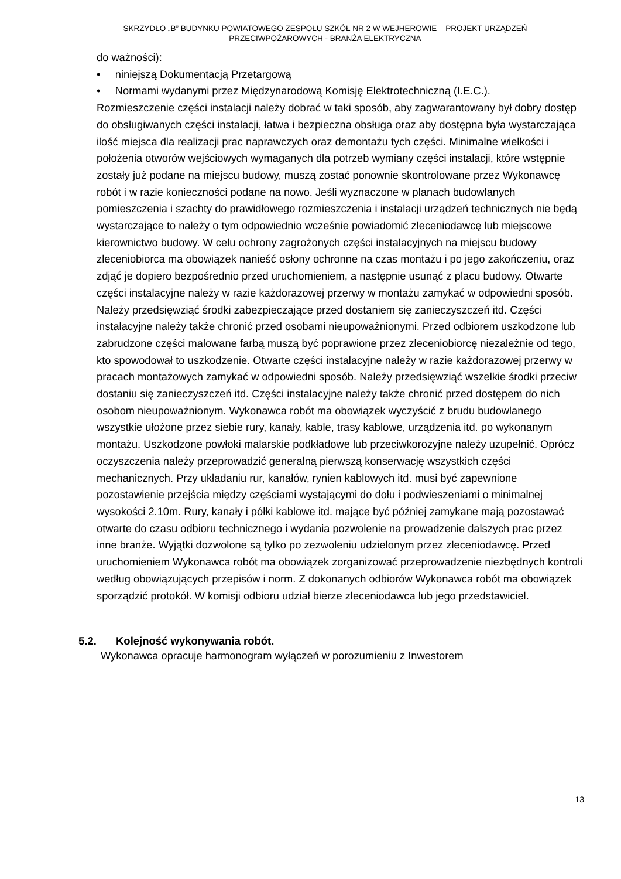SKRZYDŁO „B” BUDYNKU POWIATOWEGO ZESPOŁU SZKÓŁ NR 2 W WEJHEROWIE – PROJEKT URZĄDZEŃ
PRZECIWPOŻAROWYCH - BRANŻA ELEKTRYCZNA
do ważności):
• niniejszą Dokumentacją Przetargową
• Normami wydanymi przez Międzynarodową Komisję Elektrotechniczną (I.E.C.).
Rozmieszczenie części instalacji należy dobrać w taki sposób, aby zagwarantowany był dobry dostęp do obsługiwanych części instalacji, łatwa i bezpieczna obsługa oraz aby dostępna była wystarczająca ilość miejsca dla realizacji prac naprawczych oraz demontażu tych części. Minimalne wielkości i położenia otworów wejściowych wymaganych dla potrzeb wymiany części instalacji, które wstępnie zostały już podane na miejscu budowy, muszą zostać ponownie skontrolowane przez Wykonawcę robót i w razie konieczności podane na nowo. Jeśli wyznaczone w planach budowlanych pomieszczenia i szachty do prawidłowego rozmieszczenia i instalacji urządzeń technicznych nie będą wystarczające to należy o tym odpowiednio wcześnie powiadomić zleceniodawcę lub miejscowe kierownictwo budowy. W celu ochrony zagrożonych części instalacyjnych na miejscu budowy zleceniobiorca ma obowiązek nanieść osłony ochronne na czas montażu i po jego zakończeniu, oraz zdjąć je dopiero bezpośrednio przed uruchomieniem, a następnie usunąć z placu budowy. Otwarte części instalacyjne należy w razie każdorazowej przerwy w montażu zamykać w odpowiedni sposób. Należy przedsięwziąć środki zabezpieczające przed dostaniem się zanieczyszczeń itd. Części instalacyjne należy także chronić przed osobami nieupoważnionymi. Przed odbiorem uszkodzone lub zabrudzone części malowane farbą muszą być poprawione przez zleceniobiorcę niezależnie od tego, kto spowodował to uszkodzenie. Otwarte części instalacyjne należy w razie każdorazowej przerwy w pracach montażowych zamykać w odpowiedni sposób. Należy przedsięwziąć wszelkie środki przeciw dostaniu się zanieczyszczeń itd. Części instalacyjne należy także chronić przed dostępem do nich osobom nieupoważnionym. Wykonawca robót ma obowiązek wyczyścić z brudu budowlanego wszystkie ułożone przez siebie rury, kanały, kable, trasy kablowe, urządzenia itd. po wykonanym montażu. Uszkodzone powłoki malarskie podkładowe lub przeciwkorozyjne należy uzupełnić. Oprócz oczyszczenia należy przeprowadzić generalną pierwszą konserwację wszystkich części mechanicznych. Przy układaniu rur, kanałów, rynien kablowych itd. musi być zapewnione pozostawienie przejścia między częściami wystającymi do dołu i podwieszeniami o minimalnej wysokości 2.10m. Rury, kanały i półki kablowe itd. mające być później zamykane mają pozostawać otwarte do czasu odbioru technicznego i wydania pozwolenie na prowadzenie dalszych prac przez inne branże. Wyjątki dozwolone są tylko po zezwoleniu udzielonym przez zleceniodawcę. Przed uruchomieniem Wykonawca robót ma obowiązek zorganizować przeprowadzenie niezbędnych kontroli według obowiązujących przepisów i norm. Z dokonanych odbiorów Wykonawca robót ma obowiązek sporządzić protokół. W komisji odbioru udział bierze zleceniodawca lub jego przedstawiciel.
5.2. Kolejność wykonywania robót.
Wykonawca opracuje harmonogram wyłączeń w porozumieniu z Inwestorem
13